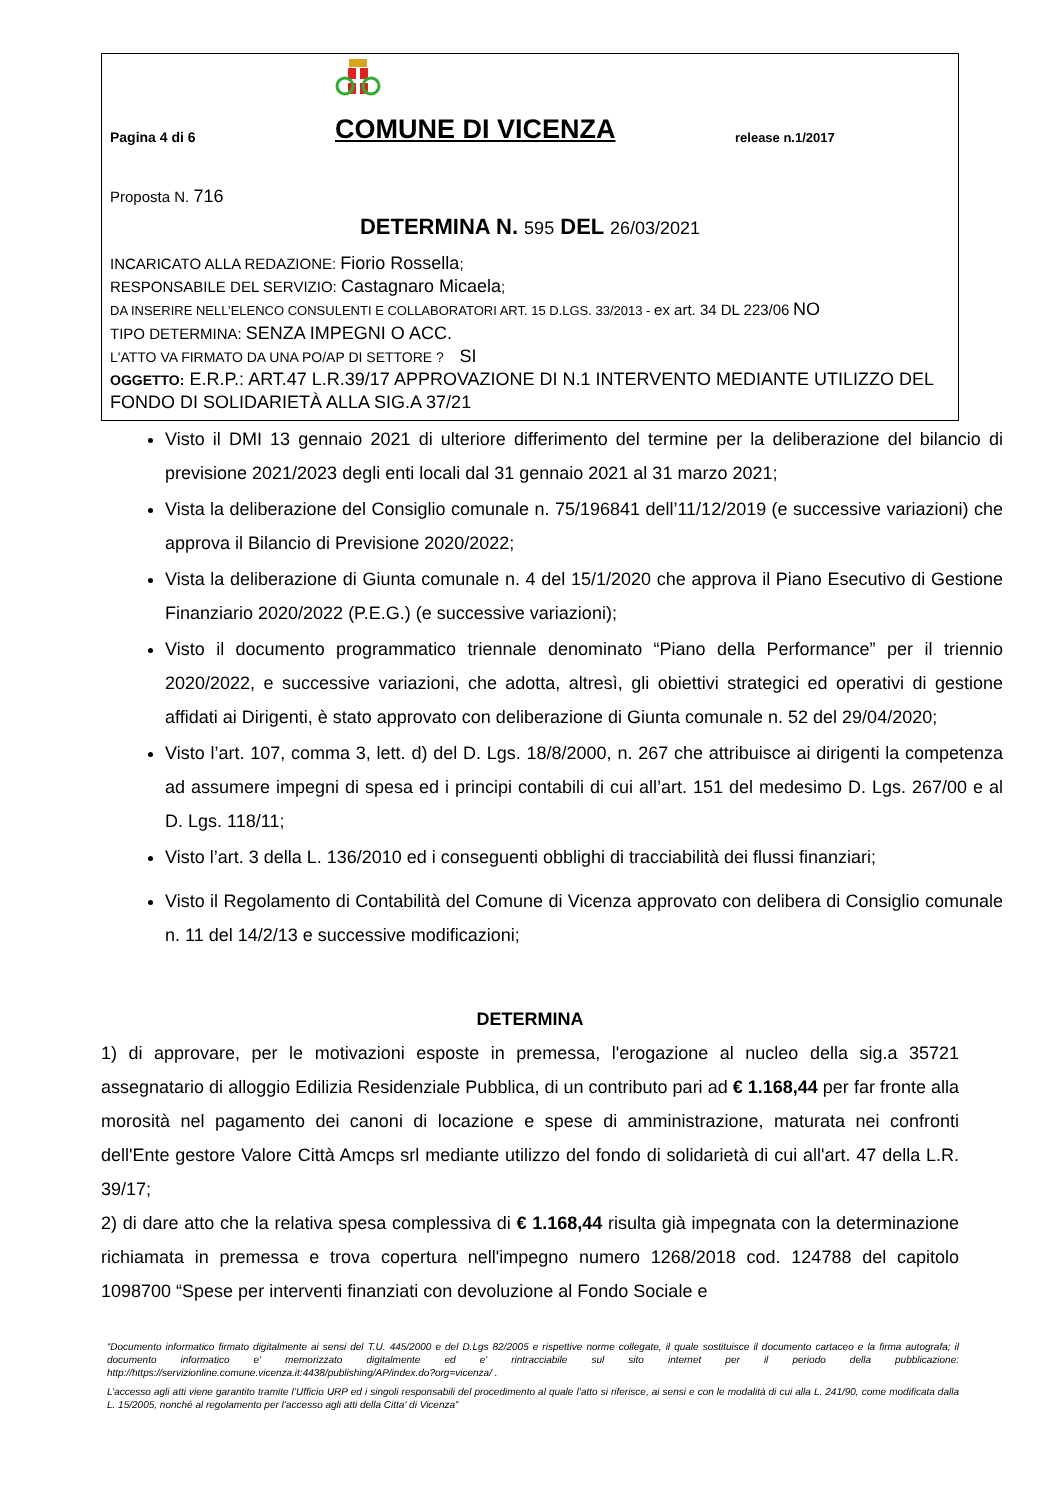Pagina 4 di 6
COMUNE DI VICENZA
release n.1/2017
Proposta N. 716
DETERMINA N. 595 DEL 26/03/2021
INCARICATO ALLA REDAZIONE: Fiorio Rossella;
RESPONSABILE DEL SERVIZIO: Castagnaro Micaela;
DA INSERIRE NELL’ELENCO CONSULENTI E COLLABORATORI ART. 15 D.LGS. 33/2013 - ex art. 34 DL 223/06 NO
TIPO DETERMINA: SENZA IMPEGNI O ACC.
L'ATTO VA FIRMATO DA UNA PO/AP DI SETTORE ? SI
OGGETTO: E.R.P.: ART.47 L.R.39/17 APPROVAZIONE DI N.1 INTERVENTO MEDIANTE UTILIZZO DEL FONDO DI SOLIDARIETÀ ALLA SIG.A 37/21
Visto il DMI 13 gennaio 2021 di ulteriore differimento del termine per la deliberazione del bilancio di previsione 2021/2023 degli enti locali dal 31 gennaio 2021 al 31 marzo 2021;
Vista la deliberazione del Consiglio comunale n. 75/196841 dell’11/12/2019 (e successive variazioni) che approva il Bilancio di Previsione 2020/2022;
Vista la deliberazione di Giunta comunale n. 4 del 15/1/2020 che approva il Piano Esecutivo di Gestione Finanziario 2020/2022 (P.E.G.) (e successive variazioni);
Visto il documento programmatico triennale denominato “Piano della Performance” per il triennio 2020/2022, e successive variazioni, che adotta, altresì, gli obiettivi strategici ed operativi di gestione affidati ai Dirigenti, è stato approvato con deliberazione di Giunta comunale n. 52 del 29/04/2020;
Visto l’art. 107, comma 3, lett. d) del D. Lgs. 18/8/2000, n. 267 che attribuisce ai dirigenti la competenza ad assumere impegni di spesa ed i principi contabili di cui all’art. 151 del medesimo D. Lgs. 267/00 e al D. Lgs. 118/11;
Visto l’art. 3 della L. 136/2010 ed i conseguenti obblighi di tracciabilità dei flussi finanziari;
Visto il Regolamento di Contabilità del Comune di Vicenza approvato con delibera di Consiglio comunale n. 11 del 14/2/13 e successive modificazioni;
DETERMINA
1) di approvare, per le motivazioni esposte in premessa, l'erogazione al nucleo della sig.a 35721 assegnatario di alloggio Edilizia Residenziale Pubblica, di un contributo pari ad € 1.168,44 per far fronte alla morosità nel pagamento dei canoni di locazione e spese di amministrazione, maturata nei confronti dell'Ente gestore Valore Città Amcps srl mediante utilizzo del fondo di solidarietà di cui all'art. 47 della L.R. 39/17;
2) di dare atto che la relativa spesa complessiva di € 1.168,44 risulta già impegnata con la determinazione richiamata in premessa e trova copertura nell'impegno numero 1268/2018 cod. 124788 del capitolo 1098700 “Spese per interventi finanziati con devoluzione al Fondo Sociale e
“Documento informatico firmato digitalmente ai sensi del T.U. 445/2000 e del D.Lgs 82/2005 e rispettive norme collegate, il quale sostituisce il documento cartaceo e la firma autografa; il documento informatico e' memorizzato digitalmente ed e' rintracciabile sul sito internet per il periodo della pubblicazione: http://https://servizionline.comune.vicenza.it:4438/publishing/AP/index.do?org=vicenza/ .
L’accesso agli atti viene garantito tramite l’Ufficio URP ed i singoli responsabili del procedimento al quale l’atto si riferisce, ai sensi e con le modalità di cui alla L. 241/90, come modificata dalla L. 15/2005, nonché al regolamento per l’accesso agli atti della Citta' di Vicenza”